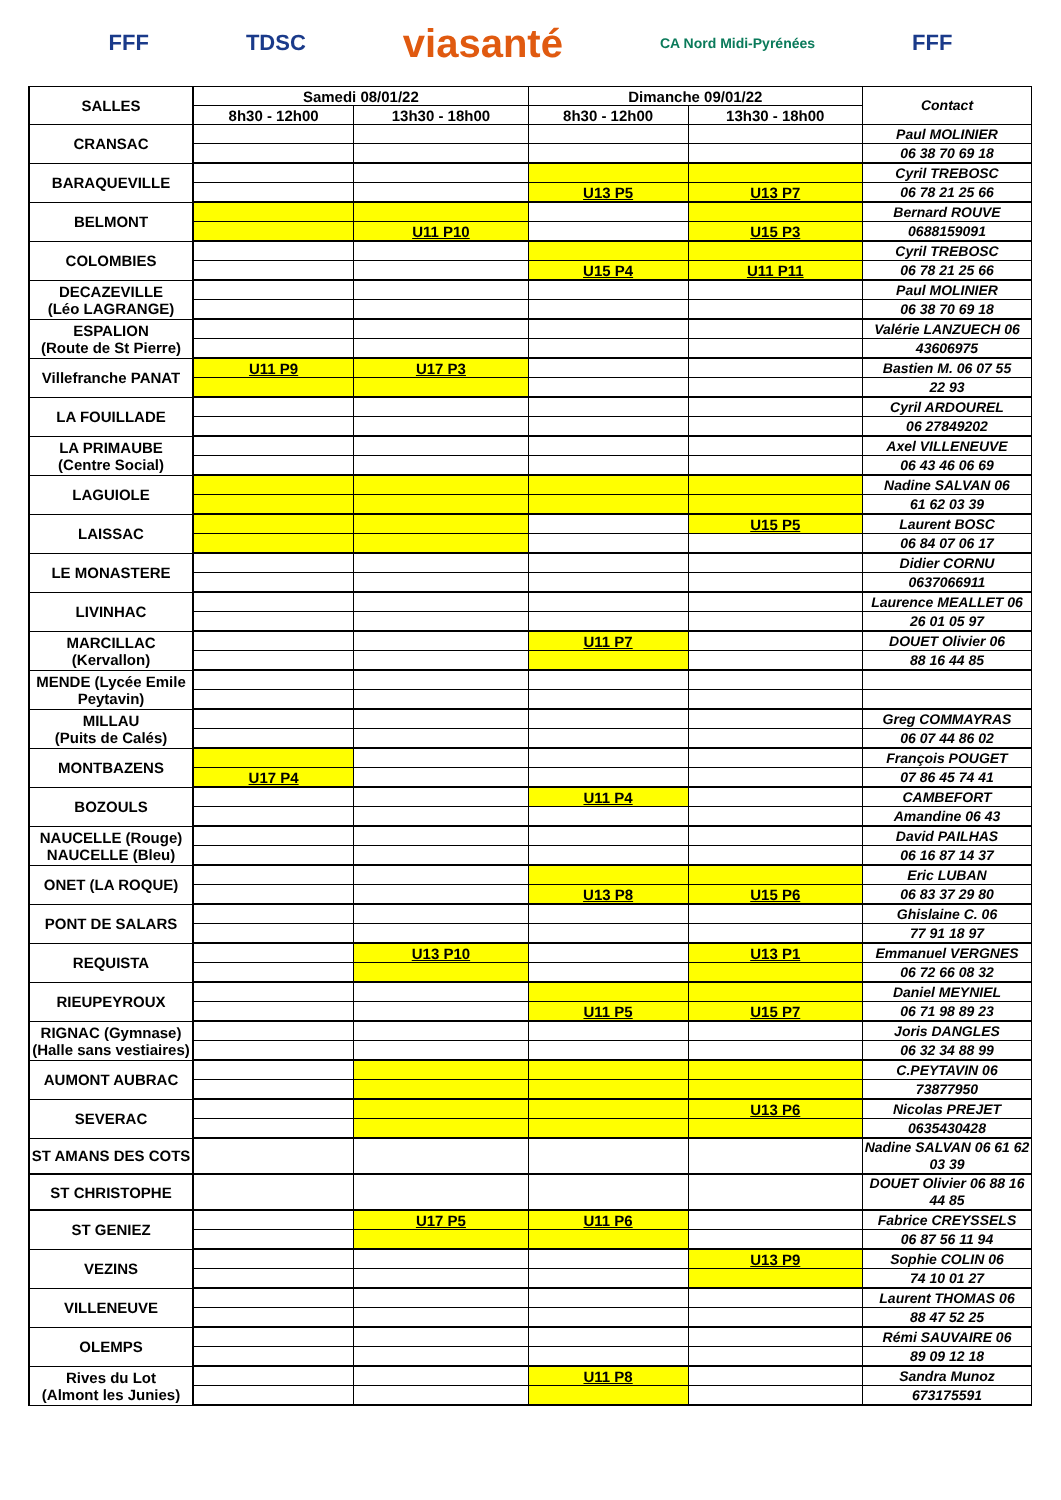FFF TDSC viasanté CA Nord Midi-Pyrénées FFF
| SALLES | Samedi 08/01/22 | | Dimanche 09/01/22 | | Contact |
| --- | --- | --- | --- | --- | --- |
| | 8h30 - 12h00 | 13h30 - 18h00 | 8h30 - 12h00 | 13h30 - 18h00 | |
| CRANSAC | | | | | Paul MOLINIER |
| | | | | | 06 38 70 69 18 |
| BARAQUEVILLE | | | | | Cyril TREBOSC |
| | | | U13 P5 | U13 P7 | 06 78 21 25 66 |
| BELMONT | | | | | Bernard ROUVE |
| | | U11 P10 | | U15 P3 | 0688159091 |
| COLOMBIES | | | | | Cyril TREBOSC |
| | | | U15 P4 | U11 P11 | 06 78 21 25 66 |
| DECAZEVILLE (Léo LAGRANGE) | | | | | Paul MOLINIER |
| | | | | | 06 38 70 69 18 |
| ESPALION (Route de St Pierre) | | | | | Valérie LANZUECH 06 |
| | | | | | 43606975 |
| Villefranche PANAT | U11 P9 | U17 P3 | | | Bastien M. 06 07 55 |
| | | | | | 22 93 |
| LA FOUILLADE | | | | | Cyril ARDOUREL |
| | | | | | 06 27849202 |
| LA PRIMAUBE (Centre Social) | | | | | Axel VILLENEUVE |
| | | | | | 06 43 46 06 69 |
| LAGUIOLE | | | | | Nadine SALVAN 06 |
| | | | | | 61 62 03 39 |
| LAISSAC | | | | U15 P5 | Laurent BOSC |
| | | | | | 06 84 07 06 17 |
| LE MONASTERE | | | | | Didier CORNU |
| | | | | | 0637066911 |
| LIVINHAC | | | | | Laurence MEALLET 06 |
| | | | | | 26 01 05 97 |
| MARCILLAC (Kervallon) | | | U11 P7 | | DOUET Olivier 06 |
| | | | | | 88 16 44 85 |
| MENDE (Lycée Emile Peytavin) | | | | | |
| MILLAU (Puits de Calés) | | | | | Greg COMMAYRAS |
| | | | | | 06 07 44 86 02 |
| MONTBAZENS | | | | | François POUGET |
| | U17 P4 | | | | 07 86 45 74 41 |
| BOZOULS | | | U11 P4 | | CAMBEFORT |
| | | | | | Amandine 06 43 |
| NAUCELLE (Rouge) NAUCELLE (Bleu) | | | | | David PAILHAS |
| | | | | | 06 16 87 14 37 |
| ONET (LA ROQUE) | | | | | Eric LUBAN |
| | | | U13 P8 | U15 P6 | 06 83 37 29 80 |
| PONT DE SALARS | | | | | Ghislaine C. 06 |
| | | | | | 77 91 18 97 |
| REQUISTA | | U13 P10 | | U13 P1 | Emmanuel VERGNES |
| | | | | | 06 72 66 08 32 |
| RIEUPEYROUX | | | | | Daniel MEYNIEL |
| | | | U11 P5 | U15 P7 | 06 71 98 89 23 |
| RIGNAC (Gymnase) (Halle sans vestiaires) | | | | | Joris DANGLES |
| | | | | | 06 32 34 88 99 |
| AUMONT AUBRAC | | | | | C.PEYTAVIN 06 |
| | | | | | 73877950 |
| SEVERAC | | | | U13 P6 | Nicolas PREJET |
| | | | | | 0635430428 |
| ST AMANS DES COTS | | | | | Nadine SALVAN 06 61 62 03 39 |
| ST CHRISTOPHE | | | | | DOUET Olivier 06 88 16 44 85 |
| ST GENIEZ | | U17 P5 | U11 P6 | | Fabrice CREYSSELS |
| | | | | | 06 87 56 11 94 |
| VEZINS | | | | U13 P9 | Sophie COLIN 06 |
| | | | | | 74 10 01 27 |
| VILLENEUVE | | | | | Laurent THOMAS 06 |
| | | | | | 88 47 52 25 |
| OLEMPS | | | | | Rémi SAUVAIRE 06 |
| | | | | | 89 09 12 18 |
| Rives du Lot (Almont les Junies) | | | U11 P8 | | Sandra Munoz |
| | | | | | 673175591 |